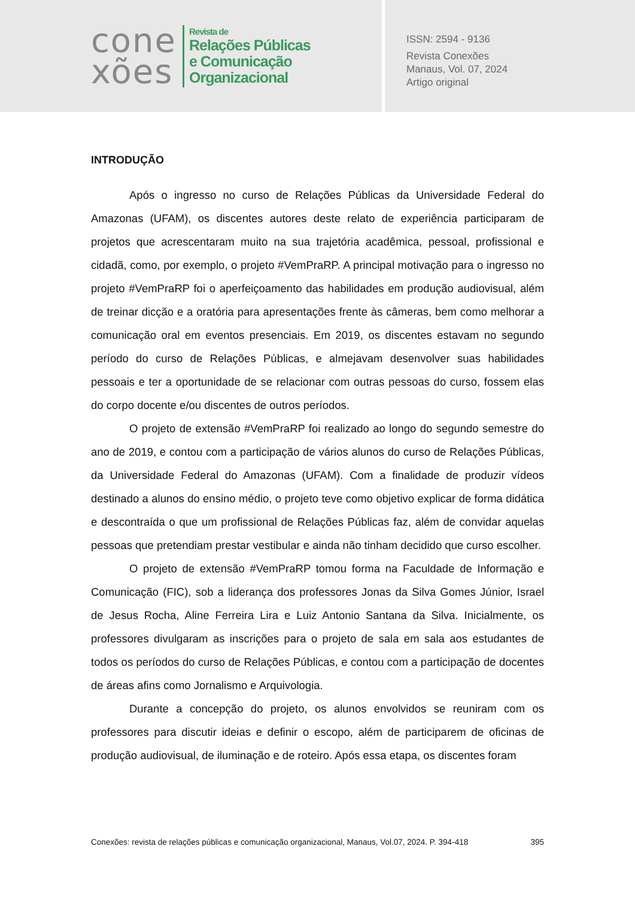cone
xões
Revista de
Relações Públicas
e Comunicação
Organizacional
ISSN: 2594 - 9136
Revista Conexões
Manaus, Vol. 07, 2024
Artigo original
INTRODUÇÃO
Após o ingresso no curso de Relações Públicas da Universidade Federal do Amazonas (UFAM), os discentes autores deste relato de experiência participaram de projetos que acrescentaram muito na sua trajetória acadêmica, pessoal, profissional e cidadã, como, por exemplo, o projeto #VemPraRP. A principal motivação para o ingresso no projeto #VemPraRP foi o aperfeiçoamento das habilidades em produção audiovisual, além de treinar dicção e a oratória para apresentações frente às câmeras, bem como melhorar a comunicação oral em eventos presenciais. Em 2019, os discentes estavam no segundo período do curso de Relações Públicas, e almejavam desenvolver suas habilidades pessoais e ter a oportunidade de se relacionar com outras pessoas do curso, fossem elas do corpo docente e/ou discentes de outros períodos.
O projeto de extensão #VemPraRP foi realizado ao longo do segundo semestre do ano de 2019, e contou com a participação de vários alunos do curso de Relações Públicas, da Universidade Federal do Amazonas (UFAM). Com a finalidade de produzir vídeos destinado a alunos do ensino médio, o projeto teve como objetivo explicar de forma didática e descontraída o que um profissional de Relações Públicas faz, além de convidar aquelas pessoas que pretendiam prestar vestibular e ainda não tinham decidido que curso escolher.
O projeto de extensão #VemPraRP tomou forma na Faculdade de Informação e Comunicação (FIC), sob a liderança dos professores Jonas da Silva Gomes Júnior, Israel de Jesus Rocha, Aline Ferreira Lira e Luiz Antonio Santana da Silva. Inicialmente, os professores divulgaram as inscrições para o projeto de sala em sala aos estudantes de todos os períodos do curso de Relações Públicas, e contou com a participação de docentes de áreas afins como Jornalismo e Arquivologia.
Durante a concepção do projeto, os alunos envolvidos se reuniram com os professores para discutir ideias e definir o escopo, além de participarem de oficinas de produção audiovisual, de iluminação e de roteiro. Após essa etapa, os discentes foram
Conexões: revista de relações públicas e comunicação organizacional, Manaus, Vol.07, 2024. P. 394-418 395